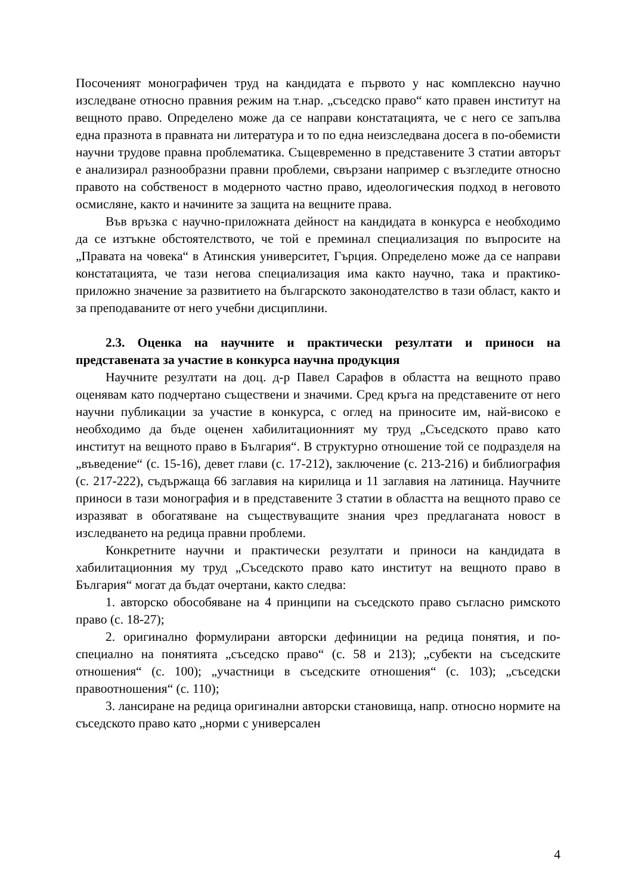Посоченият монографичен труд на кандидата е първото у нас комплексно научно изследване относно правния режим на т.нар. „съседско право“ като правен институт на вещното право. Определено може да се направи констатацията, че с него се запълва една празнота в правната ни литература и то по една неизследвана досега в по-обемисти научни трудове правна проблематика. Същевременно в представените 3 статии авторът е анализирал разнообразни правни проблеми, свързани например с възгледите относно правото на собственост в модерното частно право, идеологическия подход в неговото осмисляне, както и начините за защита на вещните права.
Във връзка с научно-приложната дейност на кандидата в конкурса е необходимо да се изтъкне обстоятелството, че той е преминал специализация по въпросите на „Правата на човека“ в Атинския университет, Гърция. Определено може да се направи констатацията, че тази негова специализация има както научно, така и практико-приложно значение за развитието на българското законодателство в тази област, както и за преподаваните от него учебни дисциплини.
2.3. Оценка на научните и практически резултати и приноси на представената за участие в конкурса научна продукция
Научните резултати на доц. д-р Павел Сарафов в областта на вещното право оценявам като подчертано съществени и значими. Сред кръга на представените от него научни публикации за участие в конкурса, с оглед на приносите им, най-високо е необходимо да бъде оценен хабилитационният му труд „Съседското право като институт на вещното право в България“. В структурно отношение той се подразделя на „въведение“ (с. 15-16), девет глави (с. 17-212), заключение (с. 213-216) и библиография (с. 217-222), съдържаща 66 заглавия на кирилица и 11 заглавия на латиница. Научните приноси в тази монография и в представените 3 статии в областта на вещното право се изразяват в обогатяване на съществуващите знания чрез предлаганата новост в изследването на редица правни проблеми.
Конкретните научни и практически резултати и приноси на кандидата в хабилитационния му труд „Съседското право като институт на вещното право в България“ могат да бъдат очертани, както следва:
1. авторско обособяване на 4 принципи на съседското право съгласно римското право (с. 18-27);
2. оригинално формулирани авторски дефиниции на редица понятия, и по-специално на понятията „съседско право“ (с. 58 и 213); „субекти на съседските отношения“ (с. 100); „участници в съседските отношения“ (с. 103); „съседски правоотношения“ (с. 110);
3. лансиране на редица оригинални авторски становища, напр. относно нормите на съседското право като „норми с универсален
4